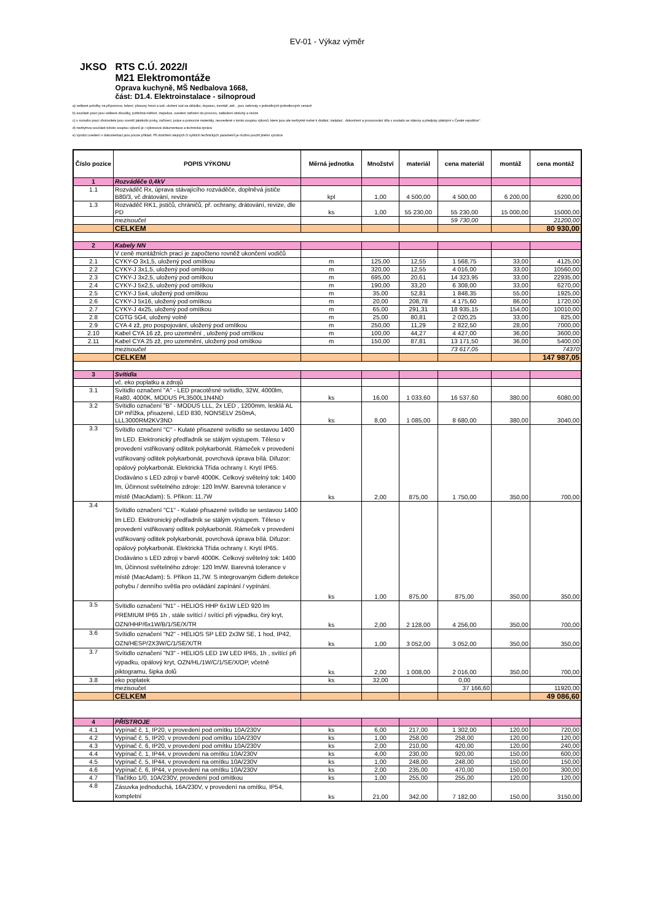EV-01 - Výkaz výměr
JKSO RTS C.Ú. 2022/I
M21 Elektromontáže
Oprava kuchyně, MŠ Nedbalova 1668,
část: D1.4. Elektroinstalace - silnoproud
a) veškeré položky na přípomoce, lešení, přesuny hmot a suti, uložení suti na skládku, dopravu, montáž, atd... jsou zahrnuty v jednotlivých jednotkových cenách
b) součástí prací jsou veškeré zkoušky, potřebná měření, inspekce, uvedení zařízení do provozu, zaškolení obsluhy a revize
c) v rozsahu prací zhotovitele jsou rovněž jakékoliv prvky, zařízení, práce a pomocné materiály, neuvedené v tomto soupisu výkonů, které jsou ale nezbytně nutné k dodání, instalaci , dokončení a provozování díla v souladu se zákony a předpisy platnými v České republice".
d) nezbytnou součástí tohoto soupisu výkonů je i výkresová dokumentace a technická zpráva
e) výrobci uvedení v dokumentaci jsou pouze příklad. Při dodržení stejných či vyšších technických parametrů je možno použít jiného výrobce
| Číslo pozice | POPIS VÝKONU | Měrná jednotka | Množství | materiál | cena materiál | montáž | cena montáž |
| --- | --- | --- | --- | --- | --- | --- | --- |
| 1 | Rozváděče 0,4kV | | | | | | |
| 1.1 | Rozváděč Rx, úprava stávajícího rozváděče, doplněvá jističe B80/3, vč drátování, revize | kpl | 1,00 | 4 500,00 | 4 500,00 | 6 200,00 | 6200,00 |
| 1.3 | Rozváděč RK1, jističů, chráničů, př. ochrany, drátování, revize, dle PD | ks | 1,00 | 55 230,00 | 55 230,00 | 15 000,00 | 15000,00 |
| | mezisoučet | | | | 59 730,00 | | 21200,00 |
| | CELKEM | | | | | | 80 930,00 |
| 2 | Kabely NN | | | | | | |
| | V ceně montážních prací je započteno rovněž ukončení vodičů | | | | | | |
| 2.1 | CYKY-O 3x1,5, uložený pod omítkou | m | 125,00 | 12,55 | 1 568,75 | 33,00 | 4125,00 |
| 2.2 | CYKY-J 3x1,5, uložený pod omítkou | m | 320,00 | 12,55 | 4 016,00 | 33,00 | 10560,00 |
| 2.3 | CYKY-J 3x2,5, uložený pod omítkou | m | 695,00 | 20,61 | 14 323,95 | 33,00 | 22935,00 |
| 2.4 | CYKY-J 5x2,5, uložený pod omítkou | m | 190,00 | 33,20 | 6 308,00 | 33,00 | 6270,00 |
| 2.5 | CYKY-J 5x4, uložený pod omítkou | m | 35,00 | 52,81 | 1 848,35 | 55,00 | 1925,00 |
| 2.6 | CYKY-J 5x16, uložený pod omítkou | m | 20,00 | 208,78 | 4 175,60 | 86,00 | 1720,00 |
| 2.7 | CYKY-J 4x25, uložený pod omítkou | m | 65,00 | 291,31 | 18 935,15 | 154,00 | 10010,00 |
| 2.8 | CGTG 5G4, uložený volně | m | 25,00 | 80,81 | 2 020,25 | 33,00 | 825,00 |
| 2.9 | CYA 4 zž, pro pospojování, uložený pod omítkou | m | 250,00 | 11,29 | 2 822,50 | 28,00 | 7000,00 |
| 2.10 | Kabel CYA 16 zž, pro uzemnění , uložený pod omítkou | m | 100,00 | 44,27 | 4 427,00 | 36,00 | 3600,00 |
| 2.11 | Kabel CYA 25 zž, pro uzemnění, uložený pod omítkou | m | 150,00 | 87,81 | 13 171,50 | 36,00 | 5400,00 |
| | mezisoučet | | | | 73 617,05 | | 74370 |
| | CELKEM | | | | | | 147 987,05 |
| 3 | Svítidla | | | | | | |
| | vč. eko poplatku a zdrojů | | | | | | |
| 3.1 | Svítidlo označení "A" - LED pracotěsné svítidlo, 32W, 4000lm, Ra80, 4000K, MODUS PL3500L1N4ND | ks | 16,00 | 1 033,60 | 16 537,60 | 380,00 | 6080,00 |
| 3.2 | Svítidlo označení "B" - MODUS LLL, 2x LED , 1200mm, lesklá AL DP mřížka, přisazené, LED 830, NONSELV 250mA, LLL3000RM2KV3ND | ks | 8,00 | 1 085,00 | 8 680,00 | 380,00 | 3040,00 |
| 3.3 | Svítidlo označení "C" - Kulaté přisazené svítidlo se sestavou 1400 lm LED. Elektronický předřadník se stálým výstupem. Těleso v provedení vstřikovaný odlitek polykarbonát. Rámeček v provedení vstřikovaný odlitek polykarbonát, povrchová úprava bílá. Difuzor: opálový polykarbonát. Elektrická Třída ochrany I. Krytí IP65. Dodáváno s LED zdroji v barvě 4000K. Celkový světelný tok: 1400 lm, Účinnost světelného zdroje: 120 lm/W. Barevná tolerance v místě (MacAdam): 5. Příkon: 11,7W | ks | 2,00 | 875,00 | 1 750,00 | 350,00 | 700,00 |
| 3.4 | Svítidlo označení "C1" - Kulaté přisazené svítidlo se sestavou 1400 lm LED. Elektronický předřadník se stálým výstupem. Těleso v provedení vstřikovaný odlitek polykarbonát. Rámeček v provedení vstřikovaný odlitek polykarbonát, povrchová úprava bílá. Difuzor: opálový polykarbonát. Elektrická Třída ochrany I. Krytí IP65. Dodáváno s LED zdroji v barvě 4000K. Celkový světelný tok: 1400 lm, Účinnost světelného zdroje: 120 lm/W. Barevná tolerance v místě (MacAdam): 5. Příkon 11,7W. S integrovaným čidlem detekce pohybu / denního světla pro ovládání zapínání / vypínání. | ks | 1,00 | 875,00 | 875,00 | 350,00 | 350,00 |
| 3.5 | Svítidlo označení "N1" - HELIOS HHP 6x1W LED 920 lm PREMIUM IP65 1h , stále svítící / svítící při výpadku, čirý kryt, OZN/HHP/6x1W/B/1/SE/X/TR | ks | 2,00 | 2 128,00 | 4 256,00 | 350,00 | 700,00 |
| 3.6 | Svítidlo označení "N2" - HELIOS SP LED 2x3W SE, 1 hod, IP42, OZN/HESP/2X3W/C/1/SE/X/TR | ks | 1,00 | 3 052,00 | 3 052,00 | 350,00 | 350,00 |
| 3.7 | Svítidlo označení "N3" - HELIOS LED 1W LED IP65, 1h , svítící při výpadku, opálový kryt, OZN/HL/1W/C/1/SE/X/OP, včetně piktogramu, šipka dolů | ks | 2,00 | 1 008,00 | 2 016,00 | 350,00 | 700,00 |
| 3.8 | eko poplatek | ks | 32,00 | | 0,00 | | |
| | mezisoučet | | | | 37 166,60 | | 11920,00 |
| | CELKEM | | | | | | 49 086,60 |
| 4 | PŘÍSTROJE | | | | | | |
| 4.1 | Vypínač č. 1, IP20, v provedení pod omítku 10A/230V | ks | 6,00 | 217,00 | 1 302,00 | 120,00 | 720,00 |
| 4.2 | Vypínač č. 5, IP20, v provedení pod omítku 10A/230V | ks | 1,00 | 258,00 | 258,00 | 120,00 | 120,00 |
| 4.3 | Vypínač č. 6, IP20, v provedení pod omítku 10A/230V | ks | 2,00 | 210,00 | 420,00 | 120,00 | 240,00 |
| 4.4 | Vypínač č. 1, IP44, v provedení na omítku 10A/230V | ks | 4,00 | 230,00 | 920,00 | 150,00 | 600,00 |
| 4.5 | Vypínač č. 5, IP44, v provedení na omítku 10A/230V | ks | 1,00 | 248,00 | 248,00 | 150,00 | 150,00 |
| 4.6 | Vypínač č. 6, IP44, v provedení na omítku 10A/230V | ks | 2,00 | 235,00 | 470,00 | 150,00 | 300,00 |
| 4.7 | Tlačítko 1/0, 10A/230V, provedení pod omítkou | ks | 1,00 | 255,00 | 255,00 | 120,00 | 120,00 |
| 4.8 | Zásuvka jednoduchá, 16A/230V, v provedení na omítku, IP54, kompletní | ks | 21,00 | 342,00 | 7 182,00 | 150,00 | 3150,00 |